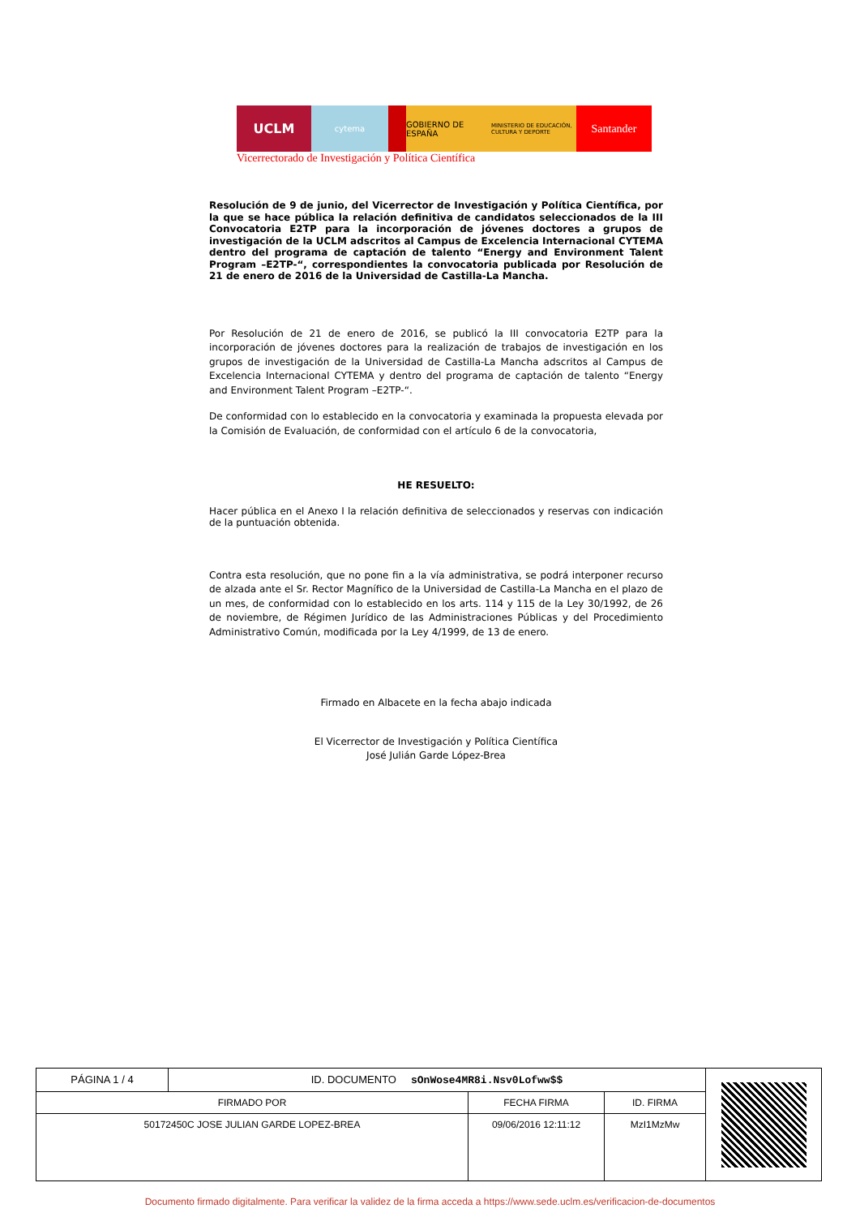UCLM
cytema GOBIERNO DE ESPAÑA
MINISTERIO DE EDUCACIÓN, CULTURA Y DEPORTE
Santander
Vicerrectorado de Investigación y Política Científica
Resolución de 9 de junio, del Vicerrector de Investigación y Política Científica, por la que se hace pública la relación definitiva de candidatos seleccionados de la III Convocatoria E2TP para la incorporación de jóvenes doctores a grupos de investigación de la UCLM adscritos al Campus de Excelencia Internacional CYTEMA dentro del programa de captación de talento “Energy and Environment Talent Program –E2TP-“, correspondientes la convocatoria publicada por Resolución de 21 de enero de 2016 de la Universidad de Castilla-La Mancha.
Por Resolución de 21 de enero de 2016, se publicó la III convocatoria E2TP para la incorporación de jóvenes doctores para la realización de trabajos de investigación en los grupos de investigación de la Universidad de Castilla-La Mancha adscritos al Campus de Excelencia Internacional CYTEMA y dentro del programa de captación de talento “Energy and Environment Talent Program –E2TP-“.
De conformidad con lo establecido en la convocatoria y examinada la propuesta elevada por la Comisión de Evaluación, de conformidad con el artículo 6 de la convocatoria,
HE RESUELTO:
Hacer pública en el Anexo I la relación definitiva de seleccionados y reservas con indicación de la puntuación obtenida.
Contra esta resolución, que no pone fin a la vía administrativa, se podrá interponer recurso de alzada ante el Sr. Rector Magnífico de la Universidad de Castilla-La Mancha en el plazo de un mes, de conformidad con lo establecido en los arts. 114 y 115 de la Ley 30/1992, de 26 de noviembre, de Régimen Jurídico de las Administraciones Públicas y del Procedimiento Administrativo Común, modificada por la Ley 4/1999, de 13 de enero.
Firmado en Albacete en la fecha abajo indicada
El Vicerrector de Investigación y Política Científica
José Julián Garde López-Brea
| PÁGINA 1 / 4 | ID. DOCUMENTO sOnWose4MR8i.Nsv0Lofww$$ | | | |
| FIRMADO POR | | FECHA FIRMA | ID. FIRMA | |
| 50172450C JOSE JULIAN GARDE LOPEZ-BREA | | 09/06/2016 12:11:12 | MzI1MzMw | |
Documento firmado digitalmente. Para verificar la validez de la firma acceda a https://www.sede.uclm.es/verificacion-de-documentos